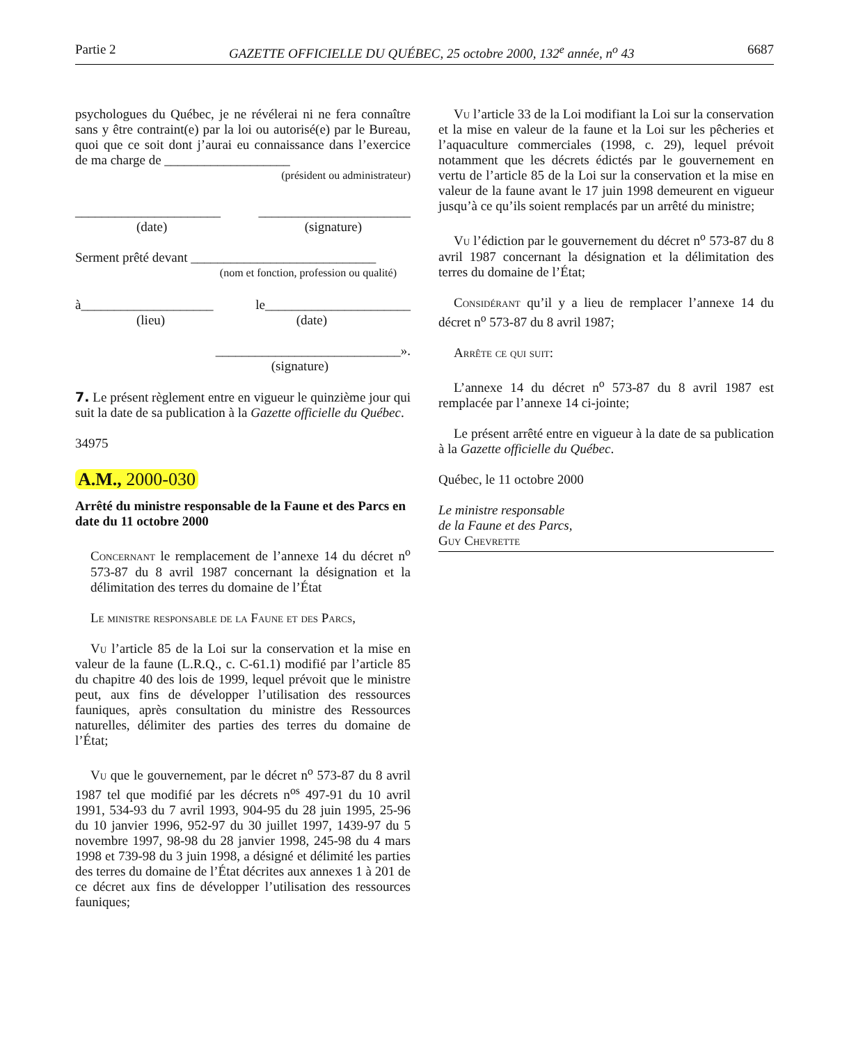Partie 2 GAZETTE OFFICIELLE DU QUÉBEC, 25 octobre 2000, 132<sup>e</sup> année, n<sup>o</sup> 43 6687
psychologues du Québec, je ne révélerai ni ne fera connaître sans y être contraint(e) par la loi ou autorisé(e) par le Bureau, quoi que ce soit dont j’aurai eu connaissance dans l’exercice de ma charge de ___________________
(président ou administrateur)
______________________ _______________________
(date) (signature)
Serment prêté devant ____________________________
(nom et fonction, profession ou qualité)
à____________________ le______________________
(lieu) (date)
____________________________».
(signature)
7. Le présent règlement entre en vigueur le quinzième jour qui suit la date de sa publication à la Gazette officielle du Québec.
34975
A.M., 2000-030
Arrêté du ministre responsable de la Faune et des Parcs en date du 11 octobre 2000
Concernant le remplacement de l’annexe 14 du décret n<sup>o</sup> 573-87 du 8 avril 1987 concernant la désignation et la délimitation des terres du domaine de l’État
Le ministre responsable de la Faune et des Parcs,
Vu l’article 85 de la Loi sur la conservation et la mise en valeur de la faune (L.R.Q., c. C-61.1) modifié par l’article 85 du chapitre 40 des lois de 1999, lequel prévoit que le ministre peut, aux fins de développer l’utilisation des ressources fauniques, après consultation du ministre des Ressources naturelles, délimiter des parties des terres du domaine de l’État;
Vu que le gouvernement, par le décret n<sup>o</sup> 573-87 du 8 avril 1987 tel que modifié par les décrets n<sup>os</sup> 497-91 du 10 avril 1991, 534-93 du 7 avril 1993, 904-95 du 28 juin 1995, 25-96 du 10 janvier 1996, 952-97 du 30 juillet 1997, 1439-97 du 5 novembre 1997, 98-98 du 28 janvier 1998, 245-98 du 4 mars 1998 et 739-98 du 3 juin 1998, a désigné et délimité les parties des terres du domaine de l’État décrites aux annexes 1 à 201 de ce décret aux fins de développer l’utilisation des ressources fauniques;
Vu l’article 33 de la Loi modifiant la Loi sur la conservation et la mise en valeur de la faune et la Loi sur les pêcheries et l’aquaculture commerciales (1998, c. 29), lequel prévoit notamment que les décrets édictés par le gouvernement en vertu de l’article 85 de la Loi sur la conservation et la mise en valeur de la faune avant le 17 juin 1998 demeurent en vigueur jusqu’à ce qu’ils soient remplacés par un arrêté du ministre;
Vu l’édiction par le gouvernement du décret n<sup>o</sup> 573-87 du 8 avril 1987 concernant la désignation et la délimitation des terres du domaine de l’État;
Considérant qu’il y a lieu de remplacer l’annexe 14 du décret n<sup>o</sup> 573-87 du 8 avril 1987;
Arrête ce qui suit:
L’annexe 14 du décret n<sup>o</sup> 573-87 du 8 avril 1987 est remplacée par l’annexe 14 ci-jointe;
Le présent arrêté entre en vigueur à la date de sa publication à la Gazette officielle du Québec.
Québec, le 11 octobre 2000
Le ministre responsable
de la Faune et des Parcs,
Guy Chevrette